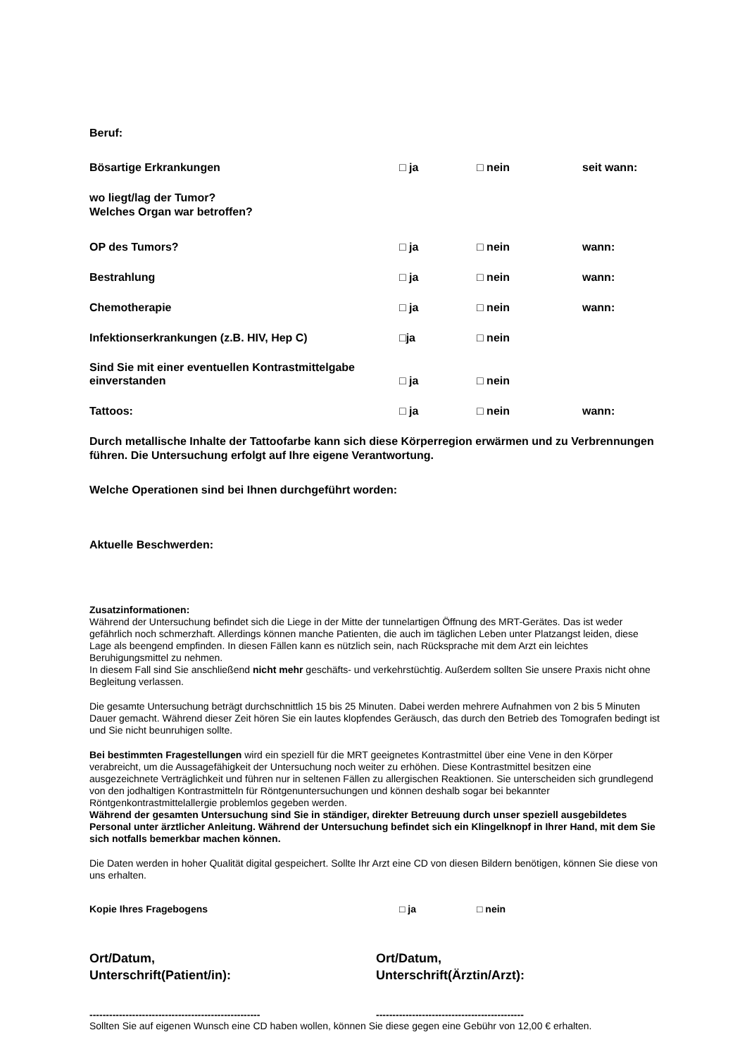Beruf:
Bösartige Erkrankungen □ ja □ nein seit wann:
wo liegt/lag der Tumor?
Welches Organ war betroffen?
OP des Tumors? □ ja □ nein wann:
Bestrahlung □ ja □ nein wann:
Chemotherapie □ ja □ nein wann:
Infektionserkrankungen (z.B. HIV, Hep C) □ja □ nein
Sind Sie mit einer eventuellen Kontrastmittelgabe
einverstanden □ ja □ nein
Tattoos: □ ja □ nein wann:
Durch metallische Inhalte der Tattoofarbe kann sich diese Körperregion erwärmen und zu Verbrennungen führen. Die Untersuchung erfolgt auf Ihre eigene Verantwortung.
Welche Operationen sind bei Ihnen durchgeführt worden:
Aktuelle Beschwerden:
Zusatzinformationen:
Während der Untersuchung befindet sich die Liege in der Mitte der tunnelartigen Öffnung des MRT-Gerätes. Das ist weder gefährlich noch schmerzhaft. Allerdings können manche Patienten, die auch im täglichen Leben unter Platzangst leiden, diese Lage als beengend empfinden. In diesen Fällen kann es nützlich sein, nach Rücksprache mit dem Arzt ein leichtes Beruhigungsmittel zu nehmen.
In diesem Fall sind Sie anschließend nicht mehr geschäfts- und verkehrstüchtig. Außerdem sollten Sie unsere Praxis nicht ohne Begleitung verlassen.
Die gesamte Untersuchung beträgt durchschnittlich 15 bis 25 Minuten. Dabei werden mehrere Aufnahmen von 2 bis 5 Minuten Dauer gemacht. Während dieser Zeit hören Sie ein lautes klopfendes Geräusch, das durch den Betrieb des Tomografen bedingt ist und Sie nicht beunruhigen sollte.
Bei bestimmten Fragestellungen wird ein speziell für die MRT geeignetes Kontrastmittel über eine Vene in den Körper verabreicht, um die Aussagefähigkeit der Untersuchung noch weiter zu erhöhen. Diese Kontrastmittel besitzen eine ausgezeichnete Verträglichkeit und führen nur in seltenen Fällen zu allergischen Reaktionen. Sie unterscheiden sich grundlegend von den jodhaltigen Kontrastmitteln für Röntgenuntersuchungen und können deshalb sogar bei bekannter Röntgenkontrastmittelallergie problemlos gegeben werden.
Während der gesamten Untersuchung sind Sie in ständiger, direkter Betreuung durch unser speziell ausgebildetes Personal unter ärztlicher Anleitung. Während der Untersuchung befindet sich ein Klingelknopf in Ihrer Hand, mit dem Sie sich notfalls bemerkbar machen können.
Die Daten werden in hoher Qualität digital gespeichert. Sollte Ihr Arzt eine CD von diesen Bildern benötigen, können Sie diese von uns erhalten.
Kopie Ihres Fragebogens □ ja □ nein
Ort/Datum,
Unterschrift(Patient/in):
Ort/Datum,
Unterschrift(Ärztin/Arzt):
---------------------------------------------------- ---------------------------------------------
Sollten Sie auf eigenen Wunsch eine CD haben wollen, können Sie diese gegen eine Gebühr von 12,00 € erhalten.